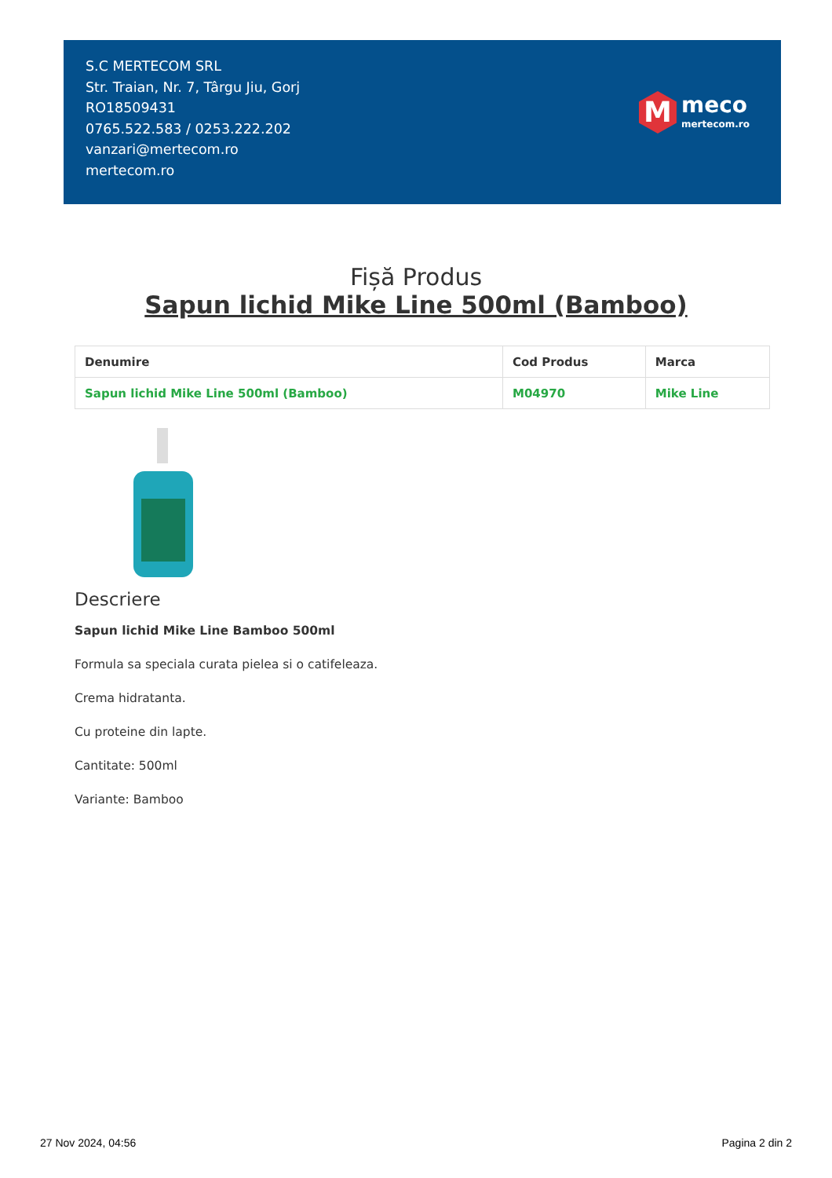S.C MERTECOM SRL
Str. Traian, Nr. 7, Târgu Jiu, Gorj
RO18509431
0765.522.583 / 0253.222.202
vanzari@mertecom.ro
mertecom.ro
M
meco
mertecom.ro
Fișă Produs
Sapun lichid Mike Line 500ml (Bamboo)
| Denumire | Cod Produs | Marca |
| --- | --- | --- |
| Sapun lichid Mike Line 500ml (Bamboo) | M04970 | Mike Line |
Descriere
Sapun lichid Mike Line Bamboo 500ml
Formula sa speciala curata pielea si o catifeleaza.
Crema hidratanta.
Cu proteine din lapte.
Cantitate: 500ml
Variante: Bamboo
27 Nov 2024, 04:56 Pagina 2 din 2